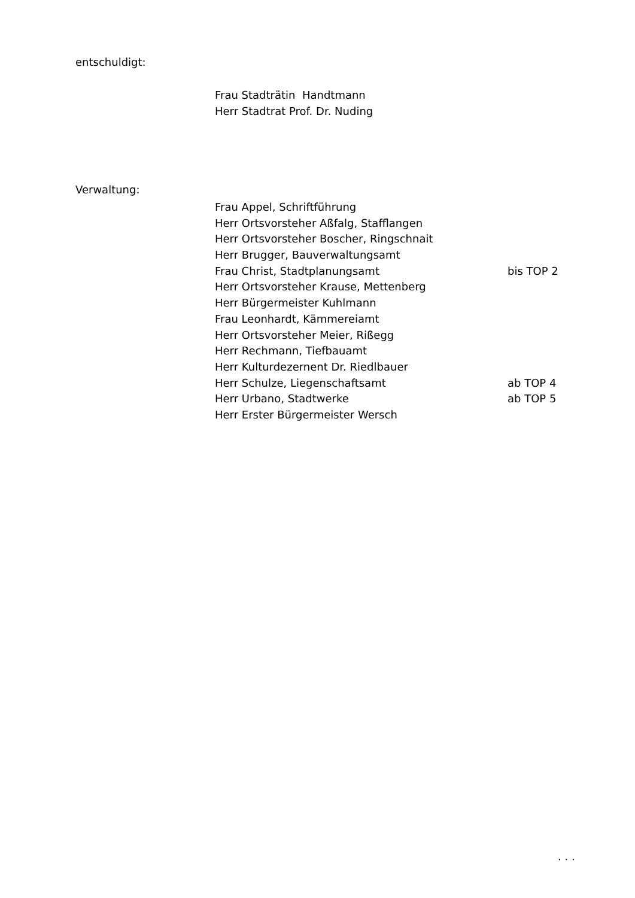entschuldigt:
Frau Stadträtin Handtmann
Herr Stadtrat Prof. Dr. Nuding
Verwaltung:
Frau Appel, Schriftführung
Herr Ortsvorsteher Aßfalg, Stafflangen
Herr Ortsvorsteher Boscher, Ringschnait
Herr Brugger, Bauverwaltungsamt
Frau Christ, Stadtplanungsamt bis TOP 2
Herr Ortsvorsteher Krause, Mettenberg
Herr Bürgermeister Kuhlmann
Frau Leonhardt, Kämmereiamt
Herr Ortsvorsteher Meier, Rißegg
Herr Rechmann, Tiefbauamt
Herr Kulturdezernent Dr. Riedlbauer
Herr Schulze, Liegenschaftsamt ab TOP 4
Herr Urbano, Stadtwerke ab TOP 5
Herr Erster Bürgermeister Wersch
. . .